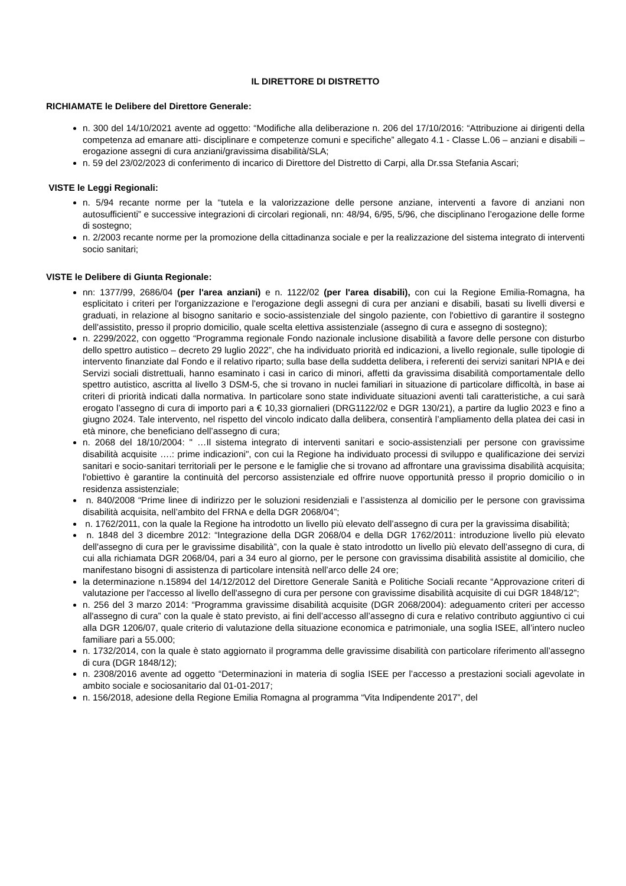IL DIRETTORE DI DISTRETTO
RICHIAMATE le Delibere del Direttore Generale:
n. 300 del 14/10/2021 avente ad oggetto: “Modifiche alla deliberazione n. 206 del 17/10/2016: “Attribuzione ai dirigenti della competenza ad emanare atti- disciplinare e competenze comuni e specifiche” allegato 4.1 - Classe L.06 – anziani e disabili – erogazione assegni di cura anziani/gravissima disabilità/SLA;
n. 59 del 23/02/2023 di conferimento di incarico di Direttore del Distretto di Carpi, alla Dr.ssa Stefania Ascari;
VISTE le Leggi Regionali:
n. 5/94 recante norme per la “tutela e la valorizzazione delle persone anziane, interventi a favore di anziani non autosufficienti” e successive integrazioni di circolari regionali, nn: 48/94, 6/95, 5/96, che disciplinano l’erogazione delle forme di sostegno;
n. 2/2003 recante norme per la promozione della cittadinanza sociale e per la realizzazione del sistema integrato di interventi socio sanitari;
VISTE le Delibere di Giunta Regionale:
nn: 1377/99, 2686/04 (per l'area anziani) e n. 1122/02 (per l'area disabili), con cui la Regione Emilia-Romagna, ha esplicitato i criteri per l'organizzazione e l'erogazione degli assegni di cura per anziani e disabili, basati su livelli diversi e graduati, in relazione al bisogno sanitario e socio-assistenziale del singolo paziente, con l'obiettivo di garantire il sostegno dell'assistito, presso il proprio domicilio, quale scelta elettiva assistenziale (assegno di cura e assegno di sostegno);
n. 2299/2022, con oggetto “Programma regionale Fondo nazionale inclusione disabilità a favore delle persone con disturbo dello spettro autistico – decreto 29 luglio 2022”, che ha individuato priorità ed indicazioni, a livello regionale, sulle tipologie di intervento finanziate dal Fondo e il relativo riparto; sulla base della suddetta delibera, i referenti dei servizi sanitari NPIA e dei Servizi sociali distrettuali, hanno esaminato i casi in carico di minori, affetti da gravissima disabilità comportamentale dello spettro autistico, ascritta al livello 3 DSM-5, che si trovano in nuclei familiari in situazione di particolare difficoltà, in base ai criteri di priorità indicati dalla normativa. In particolare sono state individuate situazioni aventi tali caratteristiche, a cui sarà erogato l’assegno di cura di importo pari a € 10,33 giornalieri (DRG1122/02 e DGR 130/21), a partire da luglio 2023 e fino a giugno 2024. Tale intervento, nel rispetto del vincolo indicato dalla delibera, consentirà l’ampliamento della platea dei casi in età minore, che beneficiano dell’assegno di cura;
n. 2068 del 18/10/2004: " …Il sistema integrato di interventi sanitari e socio-assistenziali per persone con gravissime disabilità acquisite ….: prime indicazioni", con cui la Regione ha individuato processi di sviluppo e qualificazione dei servizi sanitari e socio-sanitari territoriali per le persone e le famiglie che si trovano ad affrontare una gravissima disabilità acquisita; l'obiettivo è garantire la continuità del percorso assistenziale ed offrire nuove opportunità presso il proprio domicilio o in residenza assistenziale;
n. 840/2008 “Prime linee di indirizzo per le soluzioni residenziali e l’assistenza al domicilio per le persone con gravissima disabilità acquisita, nell’ambito del FRNA e della DGR 2068/04”;
n. 1762/2011, con la quale la Regione ha introdotto un livello più elevato dell’assegno di cura per la gravissima disabilità;
n. 1848 del 3 dicembre 2012: “Integrazione della DGR 2068/04 e della DGR 1762/2011: introduzione livello più elevato dell'assegno di cura per le gravissime disabilità”, con la quale è stato introdotto un livello più elevato dell’assegno di cura, di cui alla richiamata DGR 2068/04, pari a 34 euro al giorno, per le persone con gravissima disabilità assistite al domicilio, che manifestano bisogni di assistenza di particolare intensità nell’arco delle 24 ore;
la determinazione n.15894 del 14/12/2012 del Direttore Generale Sanità e Politiche Sociali recante “Approvazione criteri di valutazione per l'accesso al livello dell'assegno di cura per persone con gravissime disabilità acquisite di cui DGR 1848/12”;
n. 256 del 3 marzo 2014: “Programma gravissime disabilità acquisite (DGR 2068/2004): adeguamento criteri per accesso all'assegno di cura” con la quale è stato previsto, ai fini dell’accesso all’assegno di cura e relativo contributo aggiuntivo ci cui alla DGR 1206/07, quale criterio di valutazione della situazione economica e patrimoniale, una soglia ISEE, all’intero nucleo familiare pari a 55.000;
n. 1732/2014, con la quale è stato aggiornato il programma delle gravissime disabilità con particolare riferimento all’assegno di cura (DGR 1848/12);
n. 2308/2016 avente ad oggetto “Determinazioni in materia di soglia ISEE per l’accesso a prestazioni sociali agevolate in ambito sociale e sociosanitario dal 01-01-2017;
n. 156/2018, adesione della Regione Emilia Romagna al programma “Vita Indipendente 2017”, del